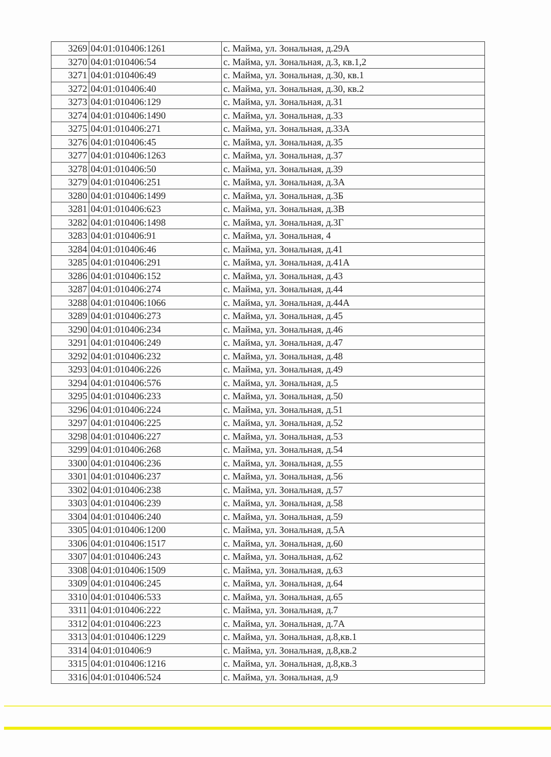| 3269 | 04:01:010406:1261 | с. Майма, ул. Зональная, д.29А |
| 3270 | 04:01:010406:54 | с. Майма, ул. Зональная, д.3, кв.1,2 |
| 3271 | 04:01:010406:49 | с. Майма, ул. Зональная, д.30, кв.1 |
| 3272 | 04:01:010406:40 | с. Майма, ул. Зональная, д.30, кв.2 |
| 3273 | 04:01:010406:129 | с. Майма, ул. Зональная, д.31 |
| 3274 | 04:01:010406:1490 | с. Майма, ул. Зональная, д.33 |
| 3275 | 04:01:010406:271 | с. Майма, ул. Зональная, д.33А |
| 3276 | 04:01:010406:45 | с. Майма, ул. Зональная, д.35 |
| 3277 | 04:01:010406:1263 | с. Майма, ул. Зональная, д.37 |
| 3278 | 04:01:010406:50 | с. Майма, ул. Зональная, д.39 |
| 3279 | 04:01:010406:251 | с. Майма, ул. Зональная, д.3А |
| 3280 | 04:01:010406:1499 | с. Майма, ул. Зональная, д.3Б |
| 3281 | 04:01:010406:623 | с. Майма, ул. Зональная, д.3В |
| 3282 | 04:01:010406:1498 | с. Майма, ул. Зональная, д.3Г |
| 3283 | 04:01:010406:91 | с. Майма, ул. Зональная, 4 |
| 3284 | 04:01:010406:46 | с. Майма, ул. Зональная, д.41 |
| 3285 | 04:01:010406:291 | с. Майма, ул. Зональная, д.41А |
| 3286 | 04:01:010406:152 | с. Майма, ул. Зональная, д.43 |
| 3287 | 04:01:010406:274 | с. Майма, ул. Зональная, д.44 |
| 3288 | 04:01:010406:1066 | с. Майма, ул. Зональная, д.44А |
| 3289 | 04:01:010406:273 | с. Майма, ул. Зональная, д.45 |
| 3290 | 04:01:010406:234 | с. Майма, ул. Зональная, д.46 |
| 3291 | 04:01:010406:249 | с. Майма, ул. Зональная, д.47 |
| 3292 | 04:01:010406:232 | с. Майма, ул. Зональная, д.48 |
| 3293 | 04:01:010406:226 | с. Майма, ул. Зональная, д.49 |
| 3294 | 04:01:010406:576 | с. Майма, ул. Зональная, д.5 |
| 3295 | 04:01:010406:233 | с. Майма, ул. Зональная, д.50 |
| 3296 | 04:01:010406:224 | с. Майма, ул. Зональная, д.51 |
| 3297 | 04:01:010406:225 | с. Майма, ул. Зональная, д.52 |
| 3298 | 04:01:010406:227 | с. Майма, ул. Зональная, д.53 |
| 3299 | 04:01:010406:268 | с. Майма, ул. Зональная, д.54 |
| 3300 | 04:01:010406:236 | с. Майма, ул. Зональная, д.55 |
| 3301 | 04:01:010406:237 | с. Майма, ул. Зональная, д.56 |
| 3302 | 04:01:010406:238 | с. Майма, ул. Зональная, д.57 |
| 3303 | 04:01:010406:239 | с. Майма, ул. Зональная, д.58 |
| 3304 | 04:01:010406:240 | с. Майма, ул. Зональная, д.59 |
| 3305 | 04:01:010406:1200 | с. Майма, ул. Зональная, д.5А |
| 3306 | 04:01:010406:1517 | с. Майма, ул. Зональная, д.60 |
| 3307 | 04:01:010406:243 | с. Майма, ул. Зональная, д.62 |
| 3308 | 04:01:010406:1509 | с. Майма, ул. Зональная, д.63 |
| 3309 | 04:01:010406:245 | с. Майма, ул. Зональная, д.64 |
| 3310 | 04:01:010406:533 | с. Майма, ул. Зональная, д.65 |
| 3311 | 04:01:010406:222 | с. Майма, ул. Зональная, д.7 |
| 3312 | 04:01:010406:223 | с. Майма, ул. Зональная, д.7А |
| 3313 | 04:01:010406:1229 | с. Майма, ул. Зональная, д.8,кв.1 |
| 3314 | 04:01:010406:9 | с. Майма, ул. Зональная, д.8,кв.2 |
| 3315 | 04:01:010406:1216 | с. Майма, ул. Зональная, д.8,кв.3 |
| 3316 | 04:01:010406:524 | с. Майма, ул. Зональная, д.9 |